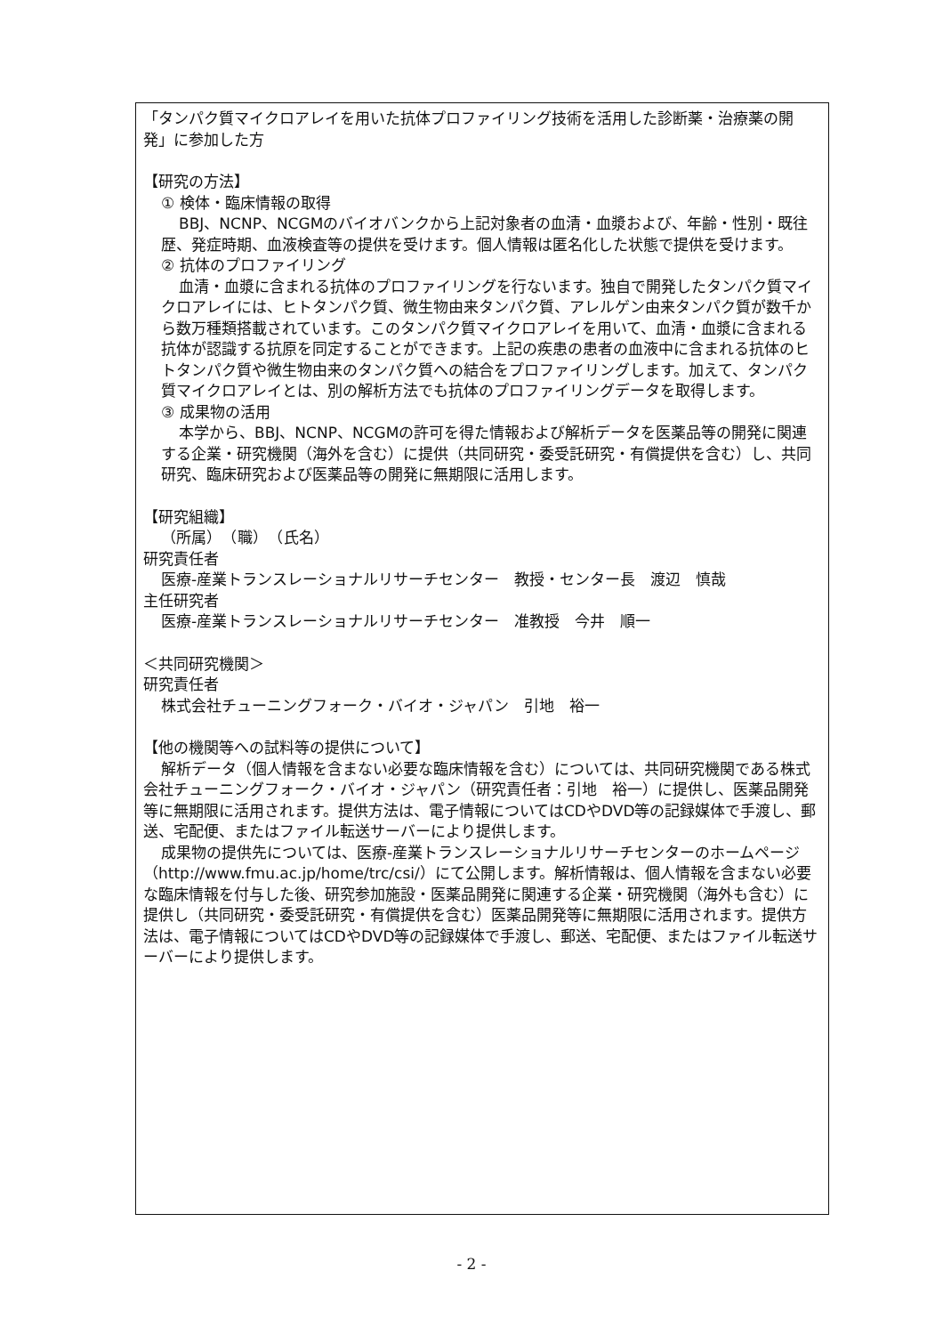「タンパク質マイクロアレイを用いた抗体プロファイリング技術を活用した診断薬・治療薬の開発」に参加した方
【研究の方法】
① 検体・臨床情報の取得
BBJ、NCNP、NCGMのバイオバンクから上記対象者の血清・血漿および、年齢・性別・既往歴、発症時期、血液検査等の提供を受けます。個人情報は匿名化した状態で提供を受けます。
② 抗体のプロファイリング
血清・血漿に含まれる抗体のプロファイリングを行ないます。独自で開発したタンパク質マイクロアレイには、ヒトタンパク質、微生物由来タンパク質、アレルゲン由来タンパク質が数千から数万種類搭載されています。このタンパク質マイクロアレイを用いて、血清・血漿に含まれる抗体が認識する抗原を同定することができます。上記の疾患の患者の血液中に含まれる抗体のヒトタンパク質や微生物由来のタンパク質への結合をプロファイリングします。加えて、タンパク質マイクロアレイとは、別の解析方法でも抗体のプロファイリングデータを取得します。
③ 成果物の活用
本学から、BBJ、NCNP、NCGMの許可を得た情報および解析データを医薬品等の開発に関連する企業・研究機関（海外を含む）に提供（共同研究・委受託研究・有償提供を含む）し、共同研究、臨床研究および医薬品等の開発に無期限に活用します。
【研究組織】
（所属）　（職）　（氏名）
研究責任者
医療-産業トランスレーショナルリサーチセンター　教授・センター長　渡辺　慎哉
主任研究者
医療-産業トランスレーショナルリサーチセンター　准教授　今井　順一
＜共同研究機関＞
研究責任者
株式会社チューニングフォーク・バイオ・ジャパン　引地　裕一
【他の機関等への試料等の提供について】
解析データ（個人情報を含まない必要な臨床情報を含む）については、共同研究機関である株式会社チューニングフォーク・バイオ・ジャパン（研究責任者：引地　裕一）に提供し、医薬品開発等に無期限に活用されます。提供方法は、電子情報についてはCDやDVD等の記録媒体で手渡し、郵送、宅配便、またはファイル転送サーバーにより提供します。
成果物の提供先については、医療-産業トランスレーショナルリサーチセンターのホームページ（http://www.fmu.ac.jp/home/trc/csi/）にて公開します。解析情報は、個人情報を含まない必要な臨床情報を付与した後、研究参加施設・医薬品開発に関連する企業・研究機関（海外も含む）に提供し（共同研究・委受託研究・有償提供を含む）医薬品開発等に無期限に活用されます。提供方法は、電子情報についてはCDやDVD等の記録媒体で手渡し、郵送、宅配便、またはファイル転送サーバーにより提供します。
- 2 -